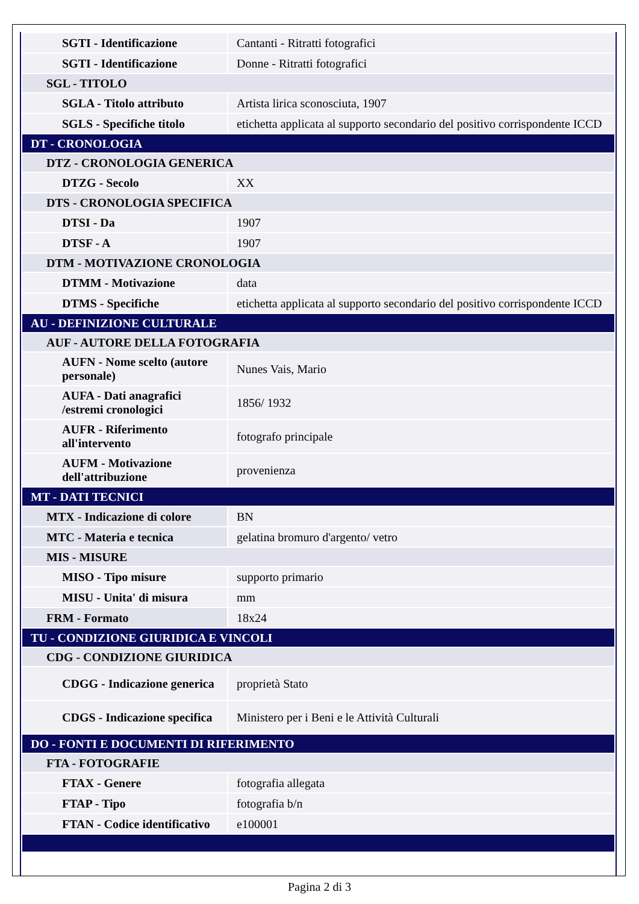| SGTI - Identificazione | Cantanti - Ritratti fotografici |
| SGTI - Identificazione | Donne - Ritratti fotografici |
| SGL - TITOLO | |
| SGLA - Titolo attributo | Artista lirica sconosciuta, 1907 |
| SGLS - Specifiche titolo | etichetta applicata al supporto secondario del positivo corrispondente ICCD |
| DT - CRONOLOGIA | |
| DTZ - CRONOLOGIA GENERICA | |
| DTZG - Secolo | XX |
| DTS - CRONOLOGIA SPECIFICA | |
| DTSI - Da | 1907 |
| DTSF - A | 1907 |
| DTM - MOTIVAZIONE CRONOLOGIA | |
| DTMM - Motivazione | data |
| DTMS - Specifiche | etichetta applicata al supporto secondario del positivo corrispondente ICCD |
| AU - DEFINIZIONE CULTURALE | |
| AUF - AUTORE DELLA FOTOGRAFIA | |
| AUFN - Nome scelto (autore personale) | Nunes Vais, Mario |
| AUFA - Dati anagrafici /estremi cronologici | 1856/ 1932 |
| AUFR - Riferimento all'intervento | fotografo principale |
| AUFM - Motivazione dell'attribuzione | provenienza |
| MT - DATI TECNICI | |
| MTX - Indicazione di colore | BN |
| MTC - Materia e tecnica | gelatina bromuro d'argento/ vetro |
| MIS - MISURE | |
| MISO - Tipo misure | supporto primario |
| MISU - Unita' di misura | mm |
| FRM - Formato | 18x24 |
| TU - CONDIZIONE GIURIDICA E VINCOLI | |
| CDG - CONDIZIONE GIURIDICA | |
| CDGG - Indicazione generica | proprietà Stato |
| CDGS - Indicazione specifica | Ministero per i Beni e le Attività Culturali |
| DO - FONTI E DOCUMENTI DI RIFERIMENTO | |
| FTA - FOTOGRAFIE | |
| FTAX - Genere | fotografia allegata |
| FTAP - Tipo | fotografia b/n |
| FTAN - Codice identificativo | e100001 |
Pagina 2 di 3